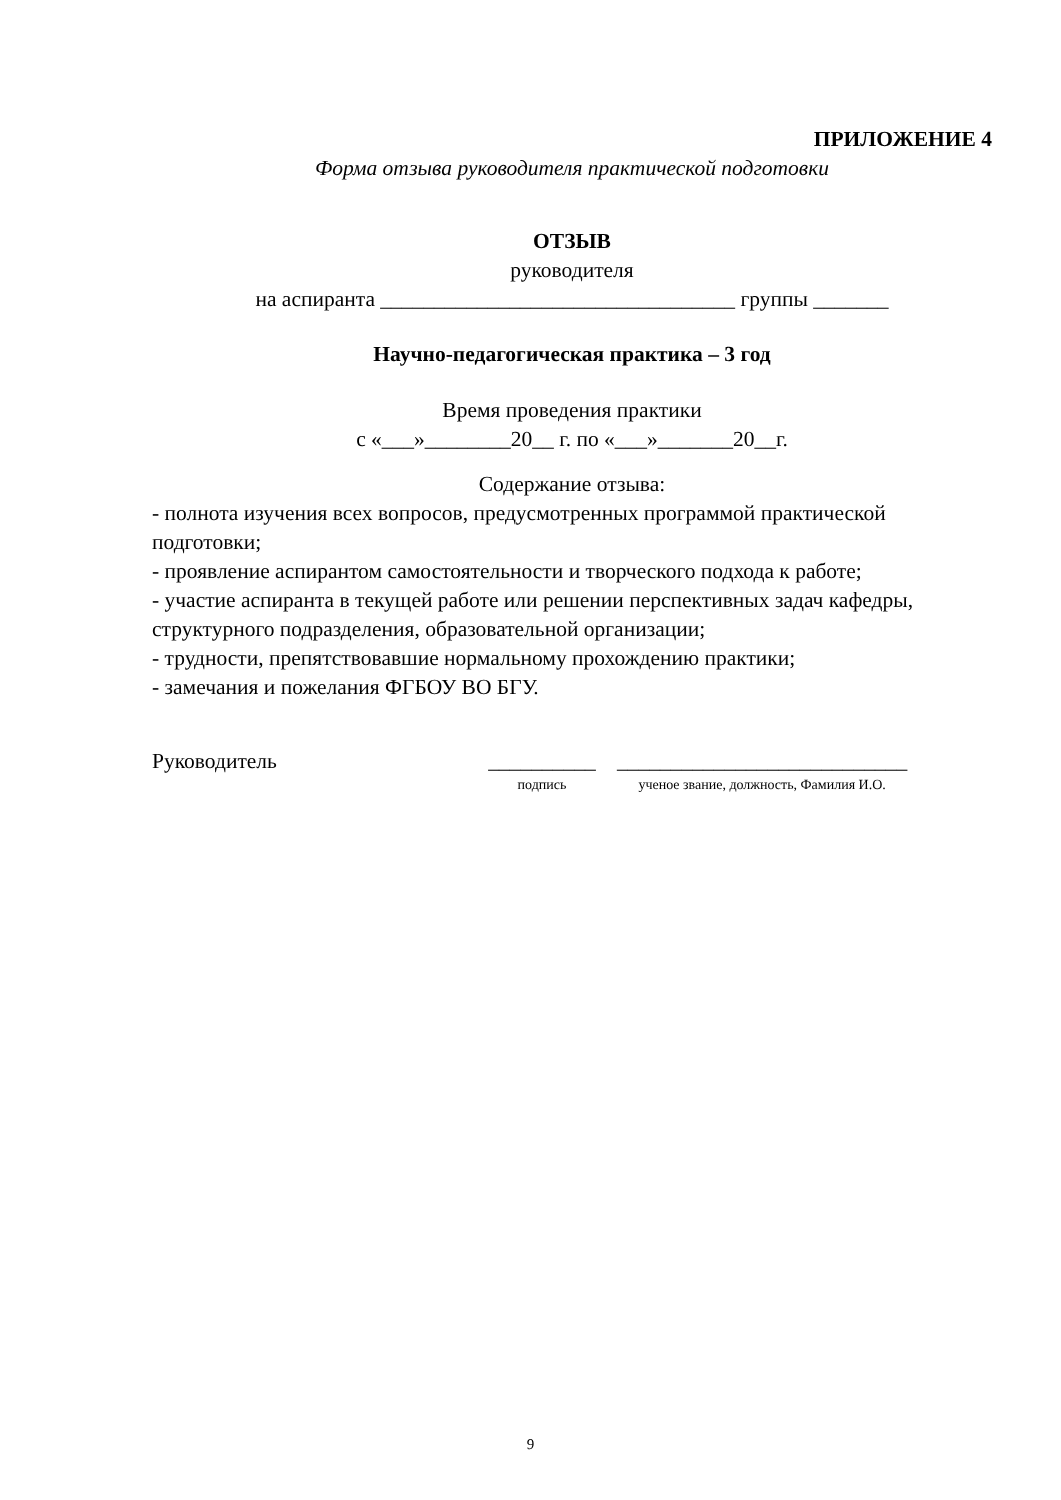ПРИЛОЖЕНИЕ 4
Форма отзыва руководителя практической подготовки
ОТЗЫВ
руководителя
на аспиранта _________________________________ группы _______
Научно-педагогическая практика – 3 год
Время проведения практики
с «___»________20__ г. по «___»_______20__г.
Содержание отзыва:
- полнота изучения всех вопросов, предусмотренных программой практической подготовки;
- проявление аспирантом самостоятельности и творческого подхода к работе;
- участие аспиранта в текущей работе или решении перспективных задач кафедры, структурного подразделения, образовательной организации;
- трудности, препятствовавшие нормальному прохождению практики;
- замечания и пожелания ФГБОУ ВО БГУ.
Руководитель __________
подпись
___________________________
ученое звание, должность, Фамилия И.О.
9